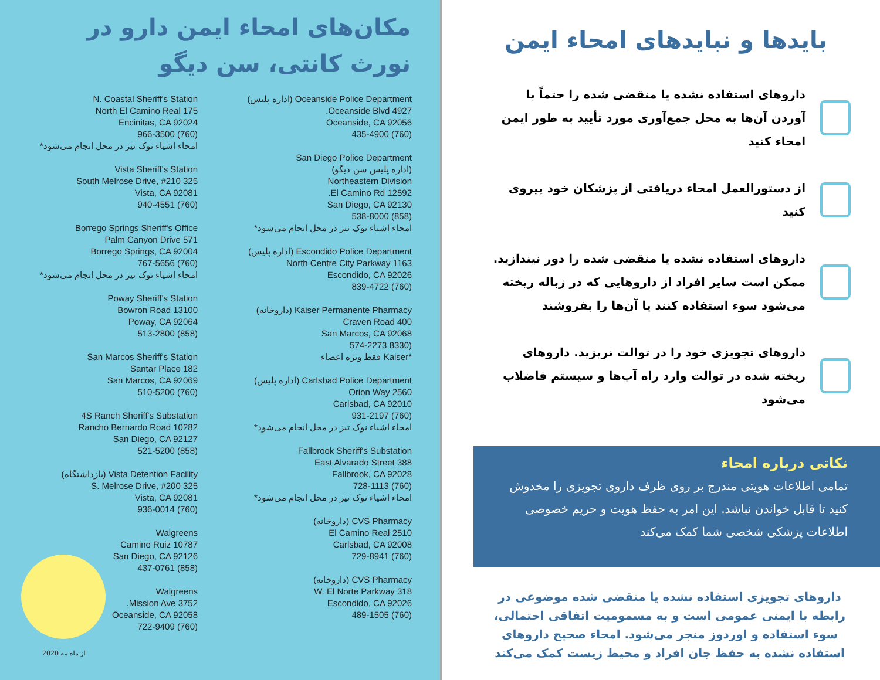مکان‌های امحاء ایمن دارو در نورث کانتی، سن دیگو
Oceanside Police Department (اداره پلیس)
4927 Oceanside Blvd.
Oceanside, CA 92056
(760) 435-4900
San Diego Police Department
(اداره پلیس سن دیگو)
Northeastern Division
12592 El Camino Rd.
San Diego, CA 92130
(858) 538-8000
امحاء اشیاء نوک تیز در محل انجام می‌شود*
Escondido Police Department (اداره پلیس)
1163 North Centre City Parkway
Escondido, CA 92026
(760) 839-4722
Kaiser Permanente Pharmacy (داروخانه)
400 Craven Road
San Marcos, CA 92068
(8330 574-2273
*Kaiser فقط ویژه اعضاء
Carlsbad Police Department (اداره پلیس)
2560 Orion Way
Carlsbad, CA 92010
(760) 931-2197
امحاء اشیاء نوک تیز در محل انجام می‌شود*
Fallbrook Sheriff's Substation
388 East Alvarado Street
Fallbrook, CA 92028
(760) 728-1113
امحاء اشیاء نوک تیز در محل انجام می‌شود*
CVS Pharmacy (داروخانه)
2510 El Camino Real
Carlsbad, CA 92008
(760) 729-8941
CVS Pharmacy (داروخانه)
318 W. El Norte Parkway
Escondido, CA 92026
(760) 489-1505
N. Coastal Sheriff's Station
175 North El Camino Real
Encinitas, CA 92024
(760) 966-3500
امحاء اشیاء نوک تیز در محل انجام می‌شود*
Vista Sheriff's Station
325 South Melrose Drive, #210
Vista, CA 92081
(760) 940-4551
Borrego Springs Sheriff's Office
571 Palm Canyon Drive
Borrego Springs, CA 92004
(760) 767-5656
امحاء اشیاء نوک تیز در محل انجام می‌شود*
Poway Sheriff's Station
13100 Bowron Road
Poway, CA 92064
(858) 513-2800
San Marcos Sheriff's Station
182 Santar Place
San Marcos, CA 92069
(760) 510-5200
4S Ranch Sheriff's Substation
10282 Rancho Bernardo Road
San Diego, CA 92127
(858) 521-5200
Vista Detention Facility (بازداشتگاه)
325 S. Melrose Drive, #200
Vista, CA 92081
(760) 936-0014
Walgreens
10787 Camino Ruiz
San Diego, CA 92126
(858) 437-0761
Walgreens
3752 Mission Ave.
Oceanside, CA 92058
(760) 722-9409
از ماه مه 2020
بایدها و نبایدهای امحاء ایمن
داروهای استفاده نشده یا منقضی شده را حتماً با آوردن آن‌ها به محل جمع‌آوری مورد تأیید به طور ایمن امحاء کنید
از دستورالعمل امحاء دریافتی از پزشکان خود پیروی کنید
داروهای استفاده نشده یا منقضی شده را دور نیندازید. ممکن است سایر افراد از داروهایی که در زباله ریخته می‌شود سوء استفاده کنند یا آن‌ها را بفروشند
داروهای تجویزی خود را در توالت نریزید. داروهای ریخته شده در توالت وارد راه آب‌ها و سیستم فاضلاب می‌شود
نکاتی درباره امحاء
تمامی اطلاعات هویتی مندرج بر روی ظرف داروی تجویزی را مخدوش کنید تا قابل خواندن نباشد. این امر به حفظ هویت و حریم خصوصی اطلاعات پزشکی شخصی شما کمک می‌کند
داروهای تجویزی استفاده نشده یا منقضی شده موضوعی در رابطه با ایمنی عمومی است و به مسمومیت اتفاقی احتمالی، سوء استفاده و اوردوز منجر می‌شود. امحاء صحیح داروهای استفاده نشده به حفظ جان افراد و محیط زیست کمک می‌کند